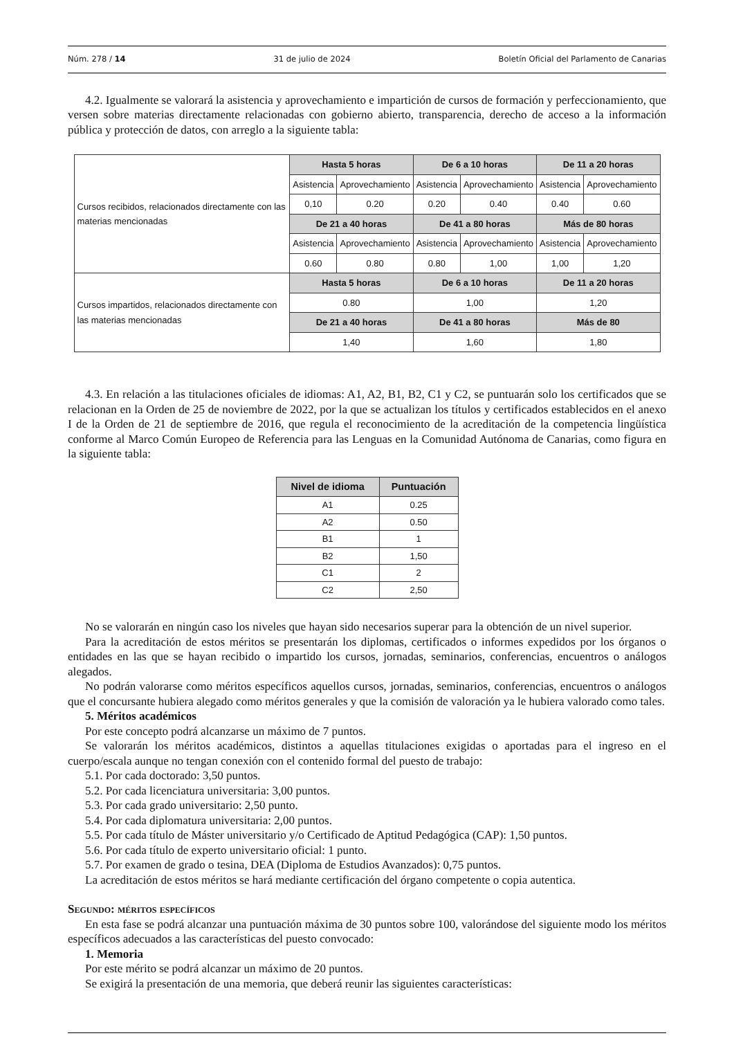Núm. 278 / 14 31 de julio de 2024 Boletín Oficial del Parlamento de Canarias
4.2. Igualmente se valorará la asistencia y aprovechamiento e impartición de cursos de formación y perfeccionamiento, que versen sobre materias directamente relacionadas con gobierno abierto, transparencia, derecho de acceso a la información pública y protección de datos, con arreglo a la siguiente tabla:
| Cursos recibidos, relacionados directamente con las materias mencionadas | Hasta 5 horas | | De 6 a 10 horas | | De 11 a 20 horas | |
| | Asistencia | Aprovechamiento | Asistencia | Aprovechamiento | Asistencia | Aprovechamiento |
| | 0,10 | 0.20 | 0.20 | 0.40 | 0.40 | 0.60 |
| | De 21 a 40 horas | | De 41 a 80 horas | | Más de 80 horas | |
| | Asistencia | Aprovechamiento | Asistencia | Aprovechamiento | Asistencia | Aprovechamiento |
| | 0.60 | 0.80 | 0.80 | 1,00 | 1,00 | 1,20 |
| Cursos impartidos, relacionados directamente con las materias mencionadas | Hasta 5 horas | | De 6 a 10 horas | | De 11 a 20 horas | |
| | 0.80 | | 1,00 | | 1,20 | |
| | De 21 a 40 horas | | De 41 a 80 horas | | Más de 80 | |
| | 1,40 | | 1,60 | | 1,80 | |
4.3. En relación a las titulaciones oficiales de idiomas: A1, A2, B1, B2, C1 y C2, se puntuarán solo los certificados que se relacionan en la Orden de 25 de noviembre de 2022, por la que se actualizan los títulos y certificados establecidos en el anexo I de la Orden de 21 de septiembre de 2016, que regula el reconocimiento de la acreditación de la competencia lingüística conforme al Marco Común Europeo de Referencia para las Lenguas en la Comunidad Autónoma de Canarias, como figura en la siguiente tabla:
| Nivel de idioma | Puntuación |
| --- | --- |
| A1 | 0.25 |
| A2 | 0.50 |
| B1 | 1 |
| B2 | 1,50 |
| C1 | 2 |
| C2 | 2,50 |
No se valorarán en ningún caso los niveles que hayan sido necesarios superar para la obtención de un nivel superior.
Para la acreditación de estos méritos se presentarán los diplomas, certificados o informes expedidos por los órganos o entidades en las que se hayan recibido o impartido los cursos, jornadas, seminarios, conferencias, encuentros o análogos alegados.
No podrán valorarse como méritos específicos aquellos cursos, jornadas, seminarios, conferencias, encuentros o análogos que el concursante hubiera alegado como méritos generales y que la comisión de valoración ya le hubiera valorado como tales.
5. Méritos académicos
Por este concepto podrá alcanzarse un máximo de 7 puntos.
Se valorarán los méritos académicos, distintos a aquellas titulaciones exigidas o aportadas para el ingreso en el cuerpo/escala aunque no tengan conexión con el contenido formal del puesto de trabajo:
5.1. Por cada doctorado: 3,50 puntos.
5.2. Por cada licenciatura universitaria: 3,00 puntos.
5.3. Por cada grado universitario: 2,50 punto.
5.4. Por cada diplomatura universitaria: 2,00 puntos.
5.5. Por cada título de Máster universitario y/o Certificado de Aptitud Pedagógica (CAP): 1,50 puntos.
5.6. Por cada título de experto universitario oficial: 1 punto.
5.7. Por examen de grado o tesina, DEA (Diploma de Estudios Avanzados): 0,75 puntos.
La acreditación de estos méritos se hará mediante certificación del órgano competente o copia autentica.
Segundo: méritos específicos
En esta fase se podrá alcanzar una puntuación máxima de 30 puntos sobre 100, valorándose del siguiente modo los méritos específicos adecuados a las características del puesto convocado:
1. Memoria
Por este mérito se podrá alcanzar un máximo de 20 puntos.
Se exigirá la presentación de una memoria, que deberá reunir las siguientes características: